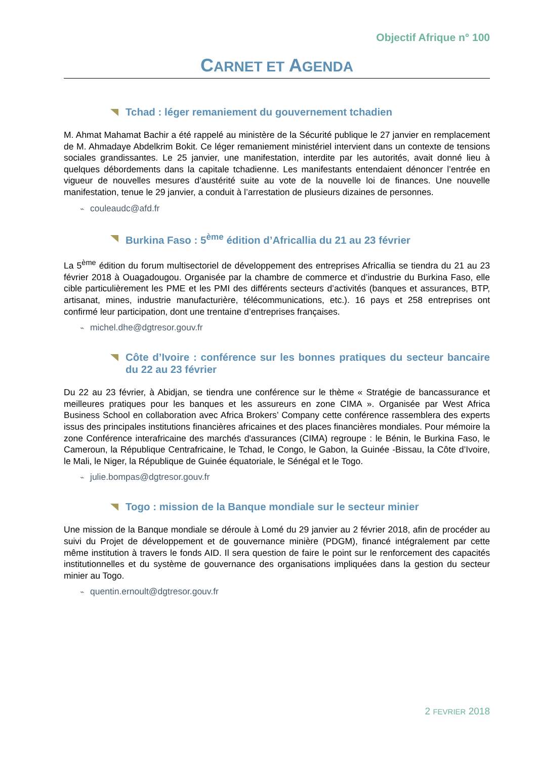Objectif Afrique n° 100
CARNET ET AGENDA
Tchad : léger remaniement du gouvernement tchadien
M. Ahmat Mahamat Bachir a été rappelé au ministère de la Sécurité publique le 27 janvier en remplacement de M. Ahmadaye Abdelkrim Bokit. Ce léger remaniement ministériel intervient dans un contexte de tensions sociales grandissantes. Le 25 janvier, une manifestation, interdite par les autorités, avait donné lieu à quelques débordements dans la capitale tchadienne. Les manifestants entendaient dénoncer l’entrée en vigueur de nouvelles mesures d’austérité suite au vote de la nouvelle loi de finances. Une nouvelle manifestation, tenue le 29 janvier, a conduit à l’arrestation de plusieurs dizaines de personnes.
⌁ couleaudc@afd.fr
Burkina Faso : 5<sup>ème</sup> édition d’Africallia du 21 au 23 février
La 5<sup>ème</sup> édition du forum multisectoriel de développement des entreprises Africallia se tiendra du 21 au 23 février 2018 à Ouagadougou. Organisée par la chambre de commerce et d’industrie du Burkina Faso, elle cible particulièrement les PME et les PMI des différents secteurs d’activités (banques et assurances, BTP, artisanat, mines, industrie manufacturière, télécommunications, etc.). 16 pays et 258 entreprises ont confirmé leur participation, dont une trentaine d’entreprises françaises.
⌁ michel.dhe@dgtresor.gouv.fr
Côte d’Ivoire : conférence sur les bonnes pratiques du secteur bancaire du 22 au 23 février
Du 22 au 23 février, à Abidjan, se tiendra une conférence sur le thème « Stratégie de bancassurance et meilleures pratiques pour les banques et les assureurs en zone CIMA ». Organisée par West Africa Business School en collaboration avec Africa Brokers’ Company cette conférence rassemblera des experts issus des principales institutions financières africaines et des places financières mondiales. Pour mémoire la zone Conférence interafricaine des marchés d'assurances (CIMA) regroupe : le Bénin, le Burkina Faso, le Cameroun, la République Centrafricaine, le Tchad, le Congo, le Gabon, la Guinée -Bissau, la Côte d’Ivoire, le Mali, le Niger, la République de Guinée équatoriale, le Sénégal et le Togo.
⌁ julie.bompas@dgtresor.gouv.fr
Togo : mission de la Banque mondiale sur le secteur minier
Une mission de la Banque mondiale se déroule à Lomé du 29 janvier au 2 février 2018, afin de procéder au suivi du Projet de développement et de gouvernance minière (PDGM), financé intégralement par cette même institution à travers le fonds AID. Il sera question de faire le point sur le renforcement des capacités institutionnelles et du système de gouvernance des organisations impliquées dans la gestion du secteur minier au Togo.
⌁ quentin.ernoult@dgtresor.gouv.fr
2 FEVRIER 2018